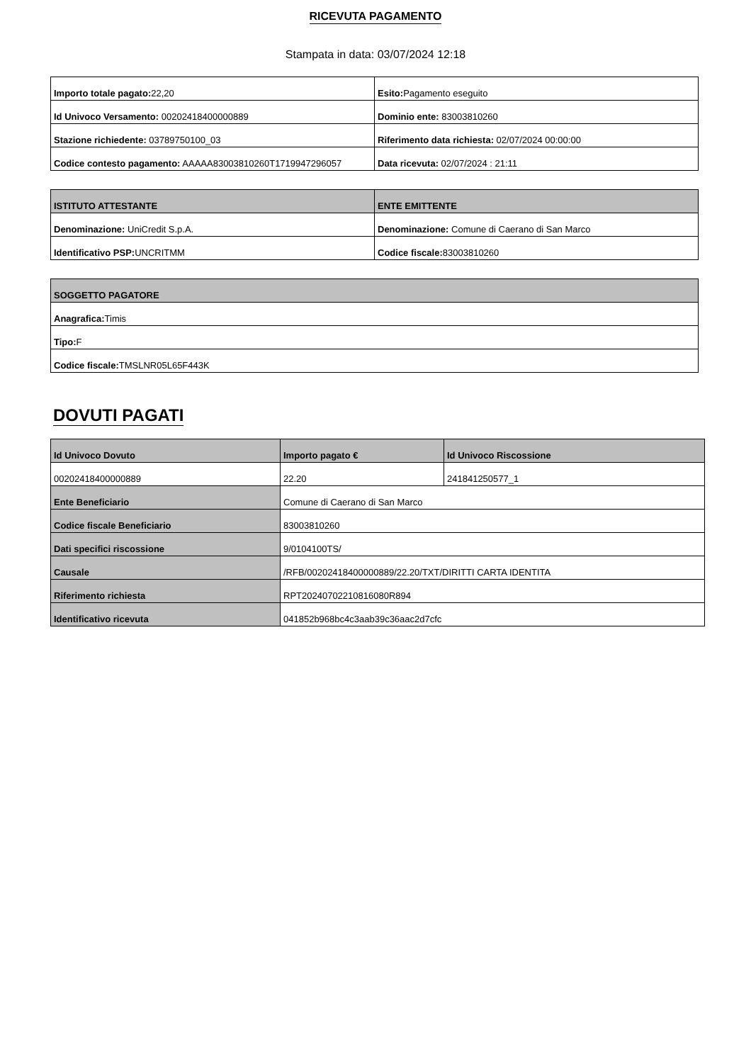RICEVUTA PAGAMENTO
Stampata in data: 03/07/2024 12:18
| Importo totale pagato: 22,20 | Esito: Pagamento eseguito |
| Id Univoco Versamento: 00202418400000889 | Dominio ente: 83003810260 |
| Stazione richiedente: 03789750100_03 | Riferimento data richiesta: 02/07/2024 00:00:00 |
| Codice contesto pagamento: AAAAA83003810260T1719947296057 | Data ricevuta: 02/07/2024 : 21:11 |
| ISTITUTO ATTESTANTE | ENTE EMITTENTE |
| --- | --- |
| Denominazione: UniCredit S.p.A. | Denominazione: Comune di Caerano di San Marco |
| Identificativo PSP: UNCRITMM | Codice fiscale: 83003810260 |
| SOGGETTO PAGATORE |
| --- |
| Anagrafica: Timis |
| Tipo: F |
| Codice fiscale: TMSLNR05L65F443K |
DOVUTI PAGATI
| Id Univoco Dovuto | Importo pagato € | Id Univoco Riscossione |
| --- | --- | --- |
| 00202418400000889 | 22.20 | 241841250577_1 |
| Ente Beneficiario | Comune di Caerano di San Marco | |
| Codice fiscale Beneficiario | 83003810260 | |
| Dati specifici riscossione | 9/0104100TS/ | |
| Causale | /RFB/00202418400000889/22.20/TXT/DIRITTI CARTA IDENTITA | |
| Riferimento richiesta | RPT20240702210816080R894 | |
| Identificativo ricevuta | 041852b968bc4c3aab39c36aac2d7cfc | |